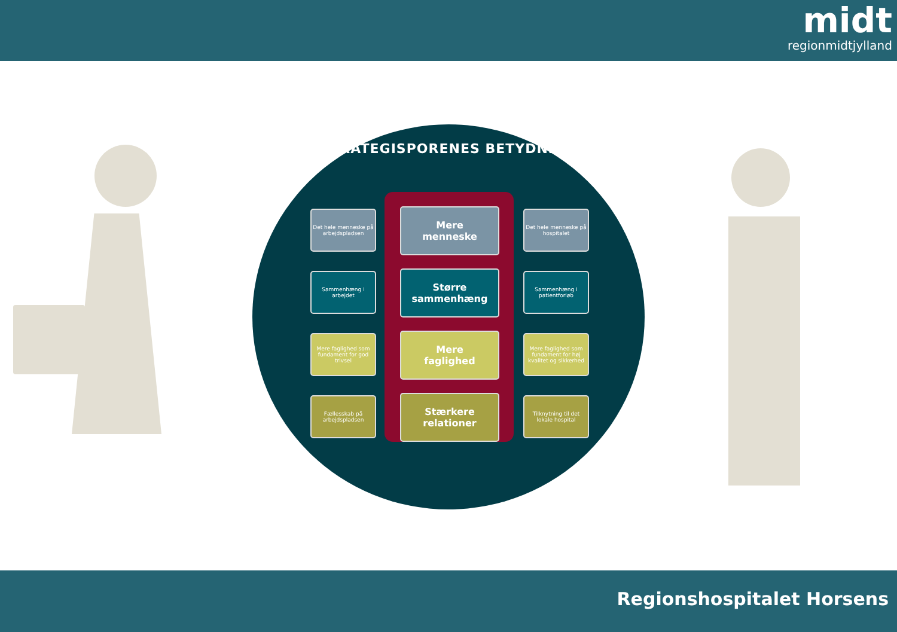midt
regionmidtjylland
STRATEGISPORENES BETYDNING
Det hele menneske på arbejdspladsen
Mere
menneske
Det hele menneske på hospitalet
Sammenhæng i arbejdet
Større
sammenhæng
Sammenhæng i patientforløb
Mere faglighed som fundament for god trivsel
Mere
faglighed
Mere faglighed som fundament for høj kvalitet og sikkerhed
Fællesskab på arbejdspladsen
Stærkere
relationer
Tilknytning til det lokale hospital
Regionshospitalet Horsens